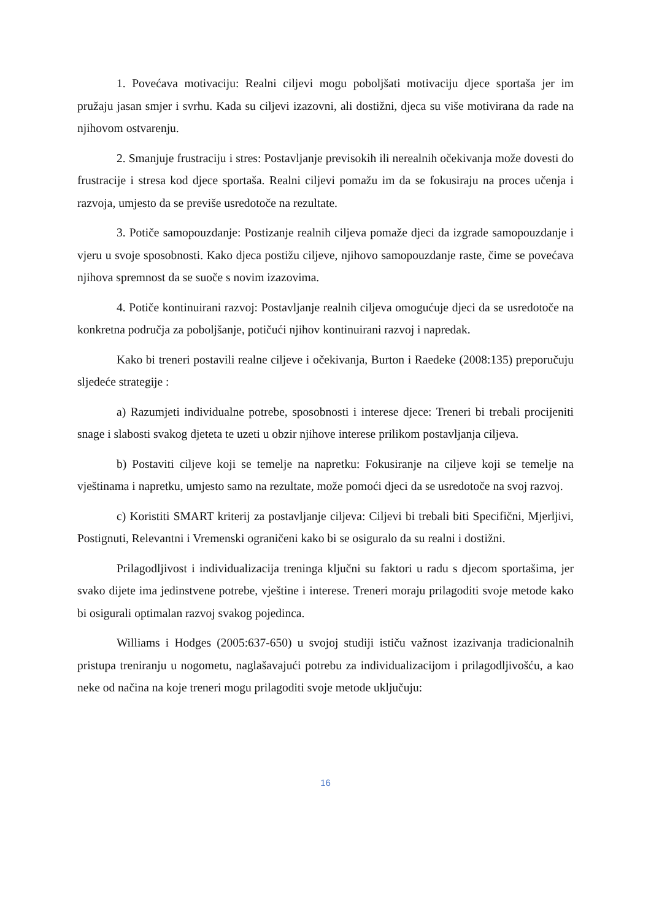1. Povećava motivaciju: Realni ciljevi mogu poboljšati motivaciju djece sportaša jer im pružaju jasan smjer i svrhu. Kada su ciljevi izazovni, ali dostižni, djeca su više motivirana da rade na njihovom ostvarenju.
2. Smanjuje frustraciju i stres: Postavljanje previsokih ili nerealnih očekivanja može dovesti do frustracije i stresa kod djece sportaša. Realni ciljevi pomažu im da se fokusiraju na proces učenja i razvoja, umjesto da se previše usredotoče na rezultate.
3. Potiče samopouzdanje: Postizanje realnih ciljeva pomaže djeci da izgrade samopouzdanje i vjeru u svoje sposobnosti. Kako djeca postižu ciljeve, njihovo samopouzdanje raste, čime se povećava njihova spremnost da se suoče s novim izazovima.
4. Potiče kontinuirani razvoj: Postavljanje realnih ciljeva omogućuje djeci da se usredotoče na konkretna područja za poboljšanje, potičući njihov kontinuirani razvoj i napredak.
Kako bi treneri postavili realne ciljeve i očekivanja, Burton i Raedeke (2008:135) preporučuju sljedeće strategije :
a) Razumjeti individualne potrebe, sposobnosti i interese djece: Treneri bi trebali procijeniti snage i slabosti svakog djeteta te uzeti u obzir njihove interese prilikom postavljanja ciljeva.
b) Postaviti ciljeve koji se temelje na napretku: Fokusiranje na ciljeve koji se temelje na vještinama i napretku, umjesto samo na rezultate, može pomoći djeci da se usredotoče na svoj razvoj.
c) Koristiti SMART kriterij za postavljanje ciljeva: Ciljevi bi trebali biti Specifični, Mjerljivi, Postignuti, Relevantni i Vremenski ograničeni kako bi se osiguralo da su realni i dostižni.
Prilagodljivost i individualizacija treninga ključni su faktori u radu s djecom sportašima, jer svako dijete ima jedinstvene potrebe, vještine i interese. Treneri moraju prilagoditi svoje metode kako bi osigurali optimalan razvoj svakog pojedinca.
Williams i Hodges (2005:637-650) u svojoj studiji ističu važnost izazivanja tradicionalnih pristupa treniranju u nogometu, naglašavajući potrebu za individualizacijom i prilagodljivošću, a kao neke od načina na koje treneri mogu prilagoditi svoje metode uključuju:
16